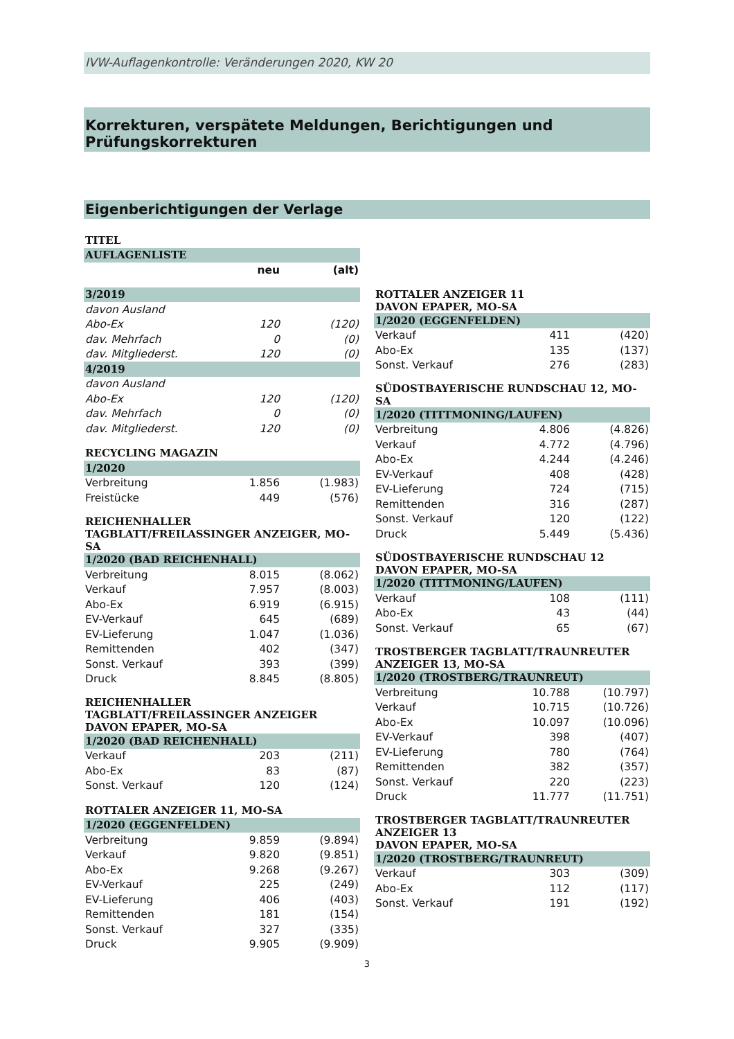IVW-Auflagenkontrolle: Veränderungen 2020, KW 20
Korrekturen, verspätete Meldungen, Berichtigungen und Prüfungskorrekturen
Eigenberichtigungen der Verlage
| TITEL | | |
| AUFLAGENLISTE | | |
| | neu | (alt) |
| 3/2019 | | |
| davon Ausland | | |
| Abo-Ex | 120 | (120) |
| dav. Mehrfach | 0 | (0) |
| dav. Mitgliederst. | 120 | (0) |
| 4/2019 | | |
| davon Ausland | | |
| Abo-Ex | 120 | (120) |
| dav. Mehrfach | 0 | (0) |
| dav. Mitgliederst. | 120 | (0) |
| RECYCLING MAGAZIN | | |
| 1/2020 | | |
| Verbreitung | 1.856 | (1.983) |
| Freistücke | 449 | (576) |
| REICHENHALLER TAGBLATT/FREILASSINGER ANZEIGER, MO-SA | | |
| 1/2020 (BAD REICHENHALL) | | |
| Verbreitung | 8.015 | (8.062) |
| Verkauf | 7.957 | (8.003) |
| Abo-Ex | 6.919 | (6.915) |
| EV-Verkauf | 645 | (689) |
| EV-Lieferung | 1.047 | (1.036) |
| Remittenden | 402 | (347) |
| Sonst. Verkauf | 393 | (399) |
| Druck | 8.845 | (8.805) |
| REICHENHALLER TAGBLATT/FREILASSINGER ANZEIGER DAVON EPAPER, MO-SA | | |
| 1/2020 (BAD REICHENHALL) | | |
| Verkauf | 203 | (211) |
| Abo-Ex | 83 | (87) |
| Sonst. Verkauf | 120 | (124) |
| ROTTALER ANZEIGER 11, MO-SA | | |
| 1/2020 (EGGENFELDEN) | | |
| Verbreitung | 9.859 | (9.894) |
| Verkauf | 9.820 | (9.851) |
| Abo-Ex | 9.268 | (9.267) |
| EV-Verkauf | 225 | (249) |
| EV-Lieferung | 406 | (403) |
| Remittenden | 181 | (154) |
| Sonst. Verkauf | 327 | (335) |
| Druck | 9.905 | (9.909) |
| ROTTALER ANZEIGER 11 DAVON EPAPER, MO-SA | | |
| 1/2020 (EGGENFELDEN) | | |
| Verkauf | 411 | (420) |
| Abo-Ex | 135 | (137) |
| Sonst. Verkauf | 276 | (283) |
| SÜDOSTBAYERISCHE RUNDSCHAU 12, MO-SA | | |
| 1/2020 (TITTMONING/LAUFEN) | | |
| Verbreitung | 4.806 | (4.826) |
| Verkauf | 4.772 | (4.796) |
| Abo-Ex | 4.244 | (4.246) |
| EV-Verkauf | 408 | (428) |
| EV-Lieferung | 724 | (715) |
| Remittenden | 316 | (287) |
| Sonst. Verkauf | 120 | (122) |
| Druck | 5.449 | (5.436) |
| SÜDOSTBAYERISCHE RUNDSCHAU 12 DAVON EPAPER, MO-SA | | |
| 1/2020 (TITTMONING/LAUFEN) | | |
| Verkauf | 108 | (111) |
| Abo-Ex | 43 | (44) |
| Sonst. Verkauf | 65 | (67) |
| TROSTBERGER TAGBLATT/TRAUNREUTER ANZEIGER 13, MO-SA | | |
| 1/2020 (TROSTBERG/TRAUNREUT) | | |
| Verbreitung | 10.788 | (10.797) |
| Verkauf | 10.715 | (10.726) |
| Abo-Ex | 10.097 | (10.096) |
| EV-Verkauf | 398 | (407) |
| EV-Lieferung | 780 | (764) |
| Remittenden | 382 | (357) |
| Sonst. Verkauf | 220 | (223) |
| Druck | 11.777 | (11.751) |
| TROSTBERGER TAGBLATT/TRAUNREUTER ANZEIGER 13 DAVON EPAPER, MO-SA | | |
| 1/2020 (TROSTBERG/TRAUNREUT) | | |
| Verkauf | 303 | (309) |
| Abo-Ex | 112 | (117) |
| Sonst. Verkauf | 191 | (192) |
3